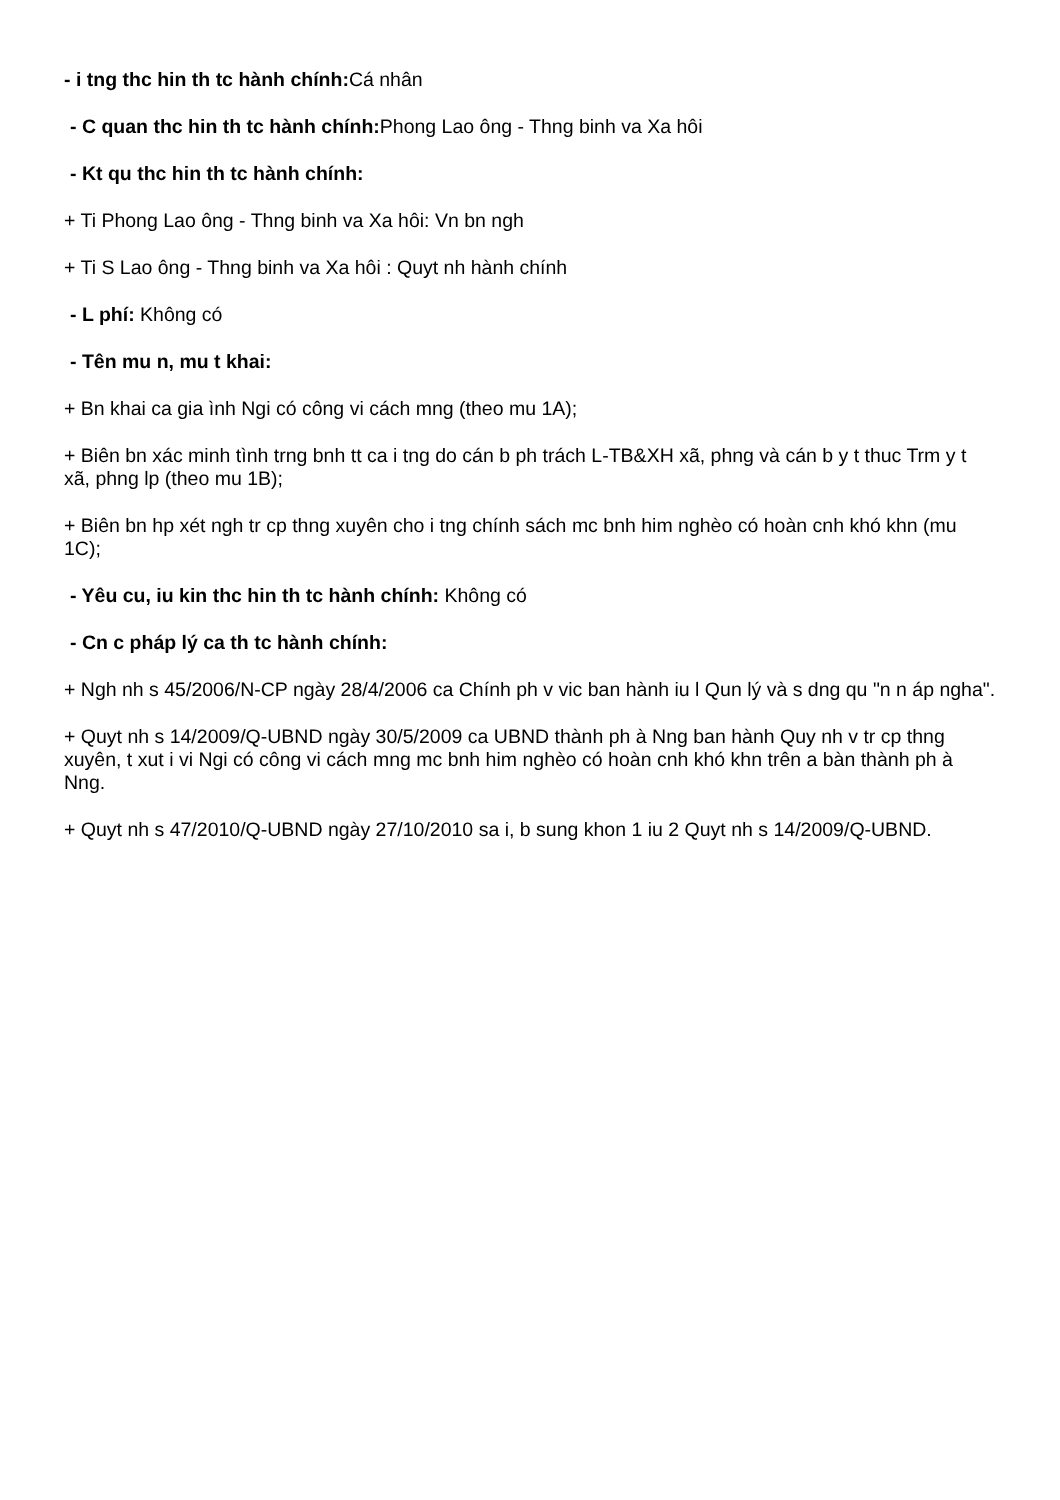- i tng thc hin th tc hành chính: Cá nhân
- C quan thc hin th tc hành chính: Phong Lao ông - Thng binh va Xa hôi
- Kt qu thc hin th tc hành chính:
+ Ti Phong Lao ông - Thng binh va Xa hôi: Vn bn ngh
+ Ti S Lao ông - Thng binh va Xa hôi : Quyt nh hành chính
- L phí: Không có
- Tên mu n, mu t khai:
+ Bn khai ca gia ình Ngi có công vi cách mng (theo mu 1A);
+ Biên bn xác minh tình trng bnh tt ca i tng do cán b ph trách L-TB&XH xã, phng và cán b y t thuc Trm y t xã, phng lp (theo mu 1B);
+ Biên bn hp xét ngh tr cp thng xuyên cho i tng chính sách mc bnh him nghèo có hoàn cnh khó khn (mu 1C);
- Yêu cu, iu kin thc hin th tc hành chính: Không có
- Cn c pháp lý ca th tc hành chính:
+ Ngh nh s 45/2006/N-CP ngày 28/4/2006 ca Chính ph v vic ban hành iu l Qun lý và s dng qu "n n áp ngha".
+ Quyt nh s 14/2009/Q-UBND ngày 30/5/2009 ca UBND thành ph à Nng ban hành Quy nh v tr cp thng xuyên, t xut i vi Ngi có công vi cách mng mc bnh him nghèo có hoàn cnh khó khn trên a bàn thành ph à Nng.
+ Quyt nh s 47/2010/Q-UBND ngày 27/10/2010 sa i, b sung khon 1 iu 2 Quyt nh s 14/2009/Q-UBND.